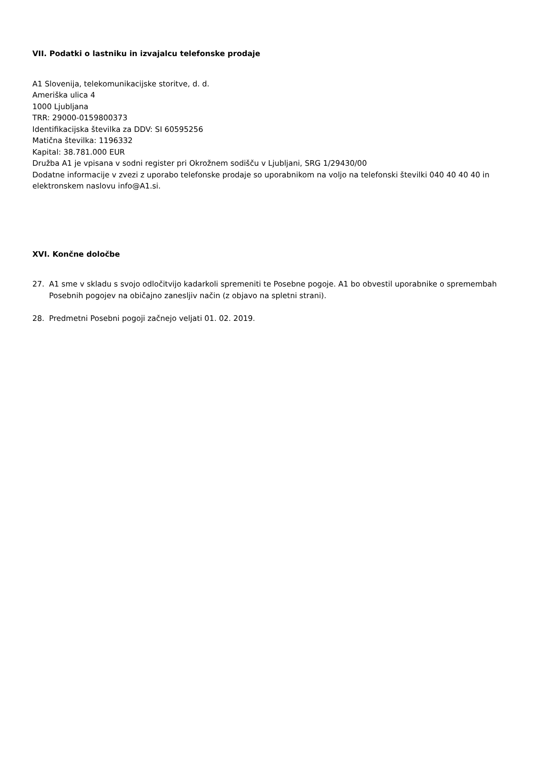VII. Podatki o lastniku in izvajalcu telefonske prodaje
A1 Slovenija, telekomunikacijske storitve, d. d.
Ameriška ulica 4
1000 Ljubljana
TRR: 29000-0159800373
Identifikacijska številka za DDV: SI 60595256
Matična številka: 1196332
Kapital: 38.781.000 EUR
Družba A1 je vpisana v sodni register pri Okrožnem sodišču v Ljubljani, SRG 1/29430/00
Dodatne informacije v zvezi z uporabo telefonske prodaje so uporabnikom na voljo na telefonski številki 040 40 40 40 in elektronskem naslovu info@A1.si.
XVI. Končne določbe
27. A1 sme v skladu s svojo odločitvijo kadarkoli spremeniti te Posebne pogoje. A1 bo obvestil uporabnike o spremembah Posebnih pogojev na običajno zanesljiv način (z objavo na spletni strani).
28. Predmetni Posebni pogoji začnejo veljati 01. 02. 2019.